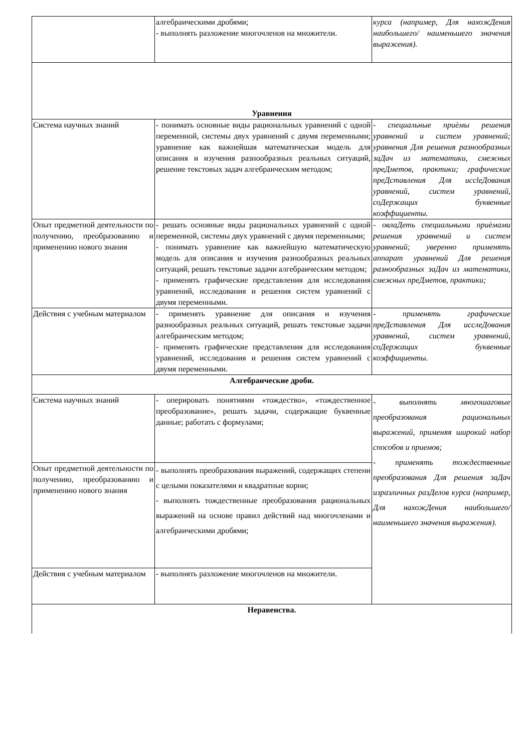| | алгебраическими дробями; - выполнять разложение многочленов на множители. | курса (например, Для нахожДения наибольшего/ наименьшего значения выражения). |
| Уравнения | | |
| Система научных знаний | - понимать основные виды рациональных уравнений с одной переменной, системы двух уравнений с двумя переменными; уравнение как важнейшая математическая модель для описания и изучения разнообразных реальных ситуаций, решение текстовых задач алгебраическим методом; | - специальные приѐмы решения уравнений и систем уравнений; уравнения Для решения разнообразных заДач из математики, смежных преДметов, практики; графические преДставления Для иссleДования уравнений, систем уравнений, соДержащих буквенные коэффициенты. |
| Опыт предметной деятельности по получению, преобразованию и применению нового знания | - решать основные виды рациональных уравнений с одной переменной, системы двух уравнений с двумя переменными; - понимать уравнение как важнейшую математическую модель для описания и изучения разнообразных реальных ситуаций, решать текстовые задачи алгебраическим методом; - применять графические представления для исследования уравнений, исследования и решения систем уравнений с двумя переменными. | - овлаДеть специальными приѐмами решения уравнений и систем уравнений; уверенно применять аппарат уравнений Для решения разнообразных заДач из математики, смежных преДметов, практики; |
| Действия с учебным материалом | - применять уравнение для описания и изучения разнообразных реальных ситуаций, решать текстовые задачи алгебраическим методом; - применять графические представления для исследования уравнений, исследования и решения систем уравнений с двумя переменными. | - применять графические преДставления Для исслеДования уравнений, систем уравнений, соДержащих буквенные коэффициенты. |
| Алгебраические дроби. | | |
| Система научных знаний | - оперировать понятиями «тождество», «тождественное преобразование», решать задачи, содержащие буквенные данные; работать с формулами; | - выполнять многошаговые преобразования рациональных выражений, применяя широкий набор способов и приемов; - применять тождественные преобразования Для решения заДач изразличных разДелов курса (например, Для нахожДения наибольшего/наименьшего значения выражения). |
| Опыт предметной деятельности по получению, преобразованию и применению нового знания | - выполнять преобразования выражений, содержащих степени с целыми показателями и квадратные корни; - выполнять тождественные преобразования рациональных выражений на основе правил действий над многочленами и алгебраическими дробями; | |
| Действия с учебным материалом | - выполнять разложение многочленов на множители. | |
| Неравенства. | | |